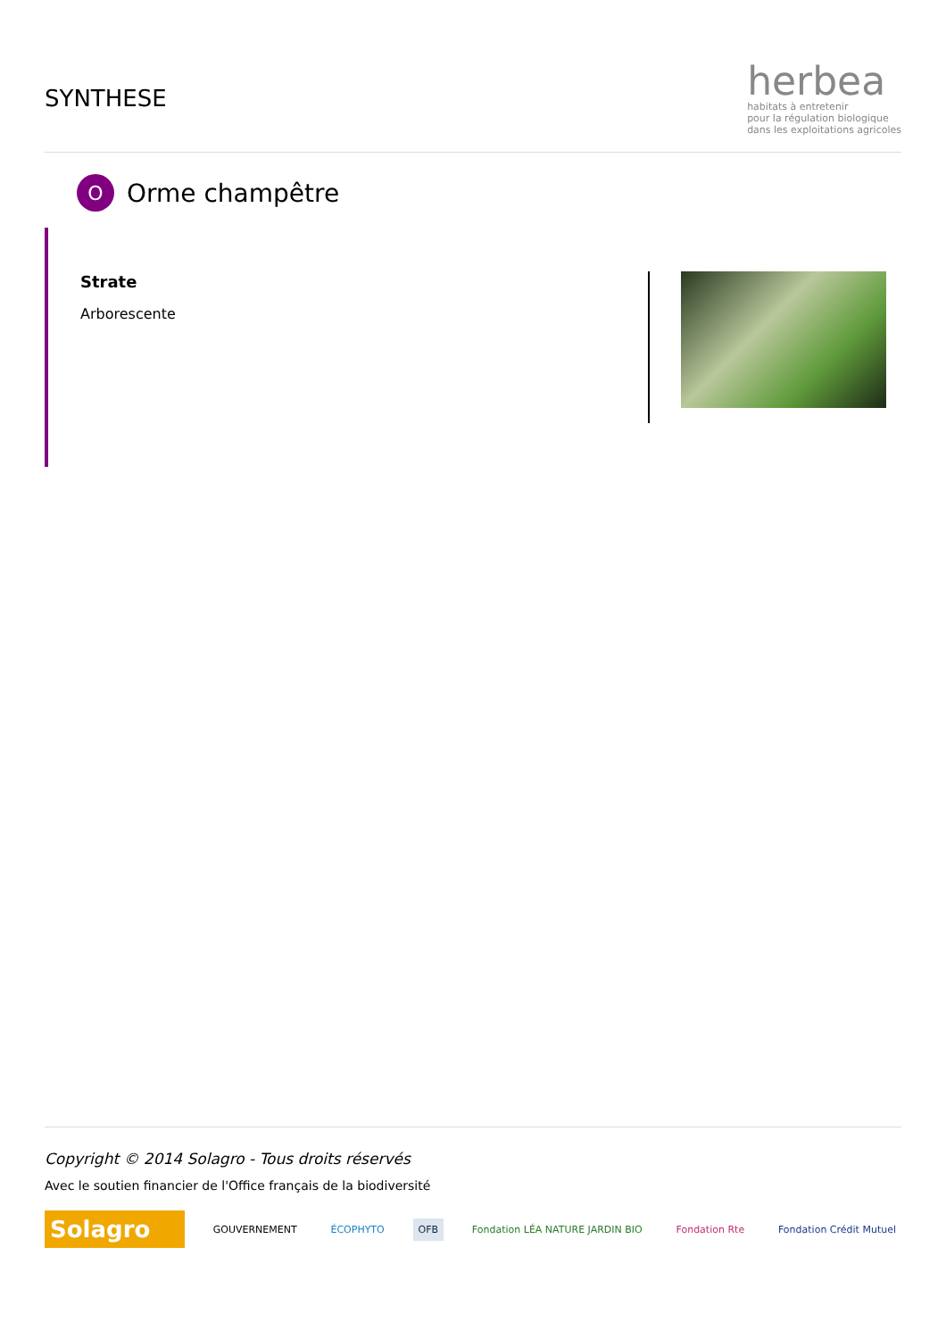SYNTHESE
herbea
habitats à entretenir
pour la régulation biologique
dans les exploitations agricoles
O
Orme champêtre
Strate
Arborescente
Copyright © 2014 Solagro - Tous droits réservés
Avec le soutien financier de l'Office français de la biodiversité
Solagro
GOUVERNEMENT ÉCOPHYTO OFB
Fondation LÉA NATURE JARDIN BIO
Fondation Rte Fondation Crédit Mutuel